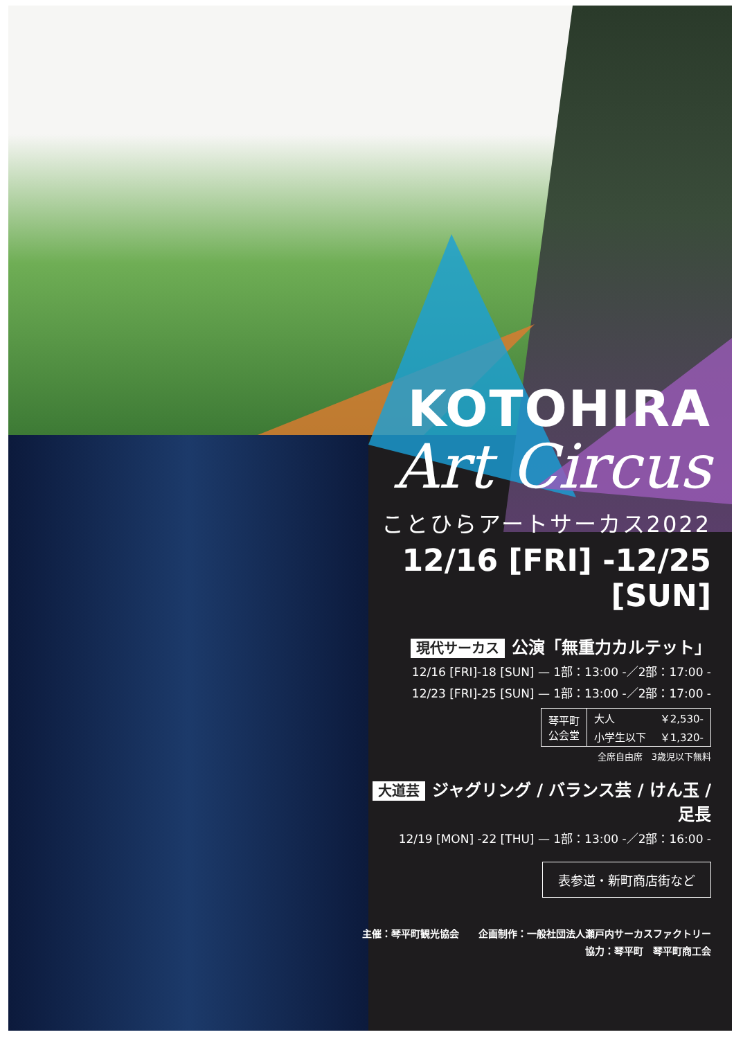KOTOHIRA
Art Circus
ことひらアートサーカス2022
12/16 [FRI] -12/25 [SUN]
現代サーカス 公演「無重力カルテット」
12/16 [FRI]-18 [SUN] — 1部：13:00 -／2部：17:00 -
12/23 [FRI]-25 [SUN] — 1部：13:00 -／2部：17:00 -
| 琴平町 公会堂 | 大人 | ￥2,530- |
| | 小学生以下 | ￥1,320- |
全席自由席　3歳児以下無料
大道芸 ジャグリング / バランス芸 / けん玉 / 足長
12/19 [MON] -22 [THU] — 1部：13:00 -／2部：16:00 -
表参道・新町商店街など
主催：琴平町観光協会　　企画制作：一般社団法人瀬戸内サーカスファクトリー
協力：琴平町　琴平町商工会